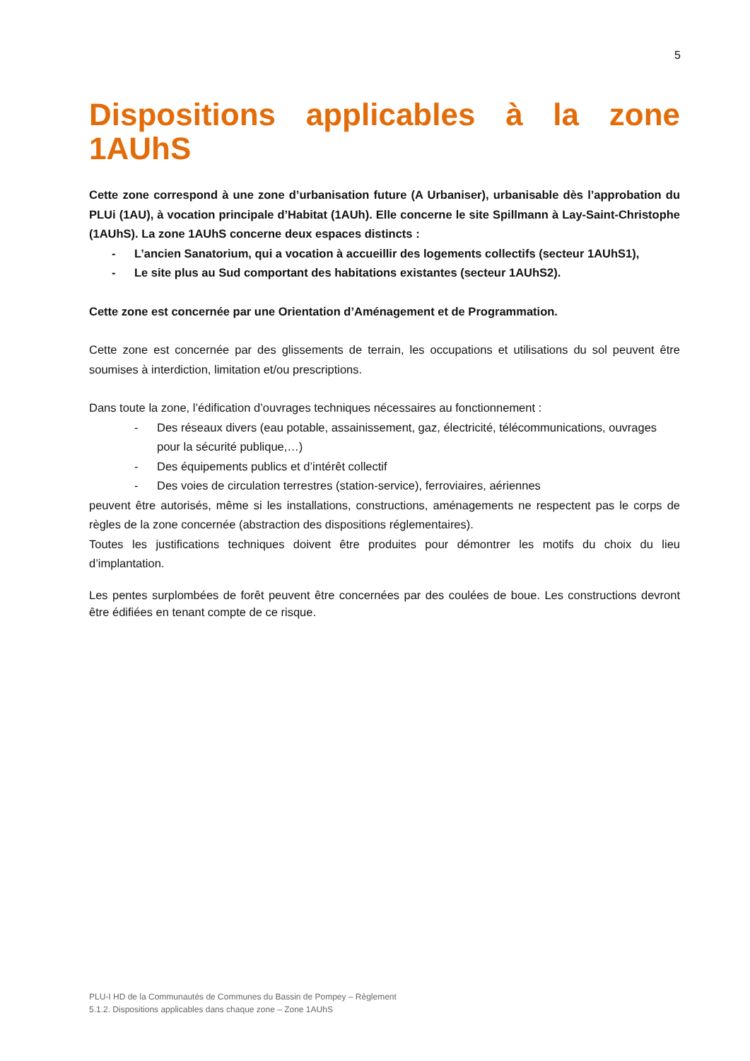5
Dispositions applicables à la zone
1AUhS
Cette zone correspond à une zone d’urbanisation future (A Urbaniser), urbanisable dès l’approbation du PLUi (1AU), à vocation principale d’Habitat (1AUh). Elle concerne le site Spillmann à Lay-Saint-Christophe (1AUhS). La zone 1AUhS concerne deux espaces distincts :
- L’ancien Sanatorium, qui a vocation à accueillir des logements collectifs (secteur 1AUhS1),
- Le site plus au Sud comportant des habitations existantes (secteur 1AUhS2).
Cette zone est concernée par une Orientation d’Aménagement et de Programmation.
Cette zone est concernée par des glissements de terrain, les occupations et utilisations du sol peuvent être soumises à interdiction, limitation et/ou prescriptions.
Dans toute la zone, l’édification d’ouvrages techniques nécessaires au fonctionnement :
- Des réseaux divers (eau potable, assainissement, gaz, électricité, télécommunications, ouvrages pour la sécurité publique,…)
- Des équipements publics et d’intérêt collectif
- Des voies de circulation terrestres (station-service), ferroviaires, aériennes
peuvent être autorisés, même si les installations, constructions, aménagements ne respectent pas le corps de règles de la zone concernée (abstraction des dispositions réglementaires).
Toutes les justifications techniques doivent être produites pour démontrer les motifs du choix du lieu d’implantation.
Les pentes surplombées de forêt peuvent être concernées par des coulées de boue. Les constructions devront être édifiées en tenant compte de ce risque.
PLU-I HD de la Communautés de Communes du Bassin de Pompey – Règlement
5.1.2. Dispositions applicables dans chaque zone – Zone 1AUhS